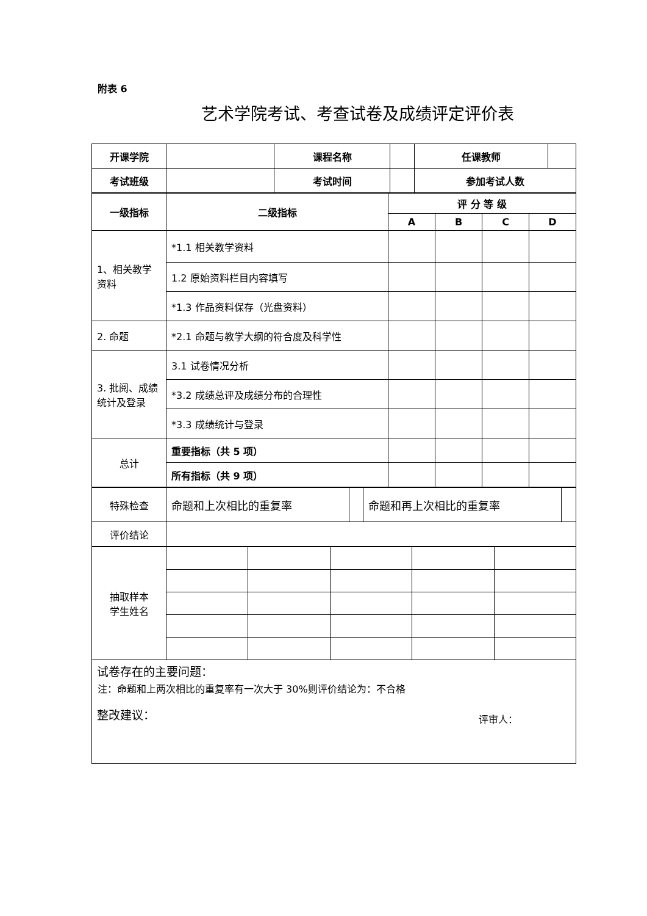附表 6
艺术学院考试、考查试卷及成绩评定评价表
| 开课学院 | | 课程名称 | | 任课教师 | |
| 考试班级 | | 考试时间 | | 参加考试人数 | |
| 一级指标 | 二级指标 | 评 分 等 级 | | | |
| | | A | B | C | D |
| 1、相关教学资料 | *1.1 相关教学资料 | | | | |
| | 1.2 原始资料栏目内容填写 | | | | |
| | *1.3 作品资料保存（光盘资料） | | | | |
| 2. 命题 | *2.1 命题与教学大纲的符合度及科学性 | | | | |
| 3. 批阅、成绩统计及登录 | 3.1 试卷情况分析 | | | | |
| | *3.2 成绩总评及成绩分布的合理性 | | | | |
| | *3.3 成绩统计与登录 | | | | |
| 总计 | 重要指标（共 5 项） | | | | |
| | 所有指标（共 9 项） | | | | |
| 特殊检查 | 命题和上次相比的重复率 | | 命题和再上次相比的重复率 | |
| 评价结论 | | | | |
| 抽取样本 学生姓名 | | | | | |
| 试卷存在的主要问题： 整改建议： | | | | | |
注：命题和上两次相比的重复率有一次大于 30%则评价结论为：不合格
评审人：